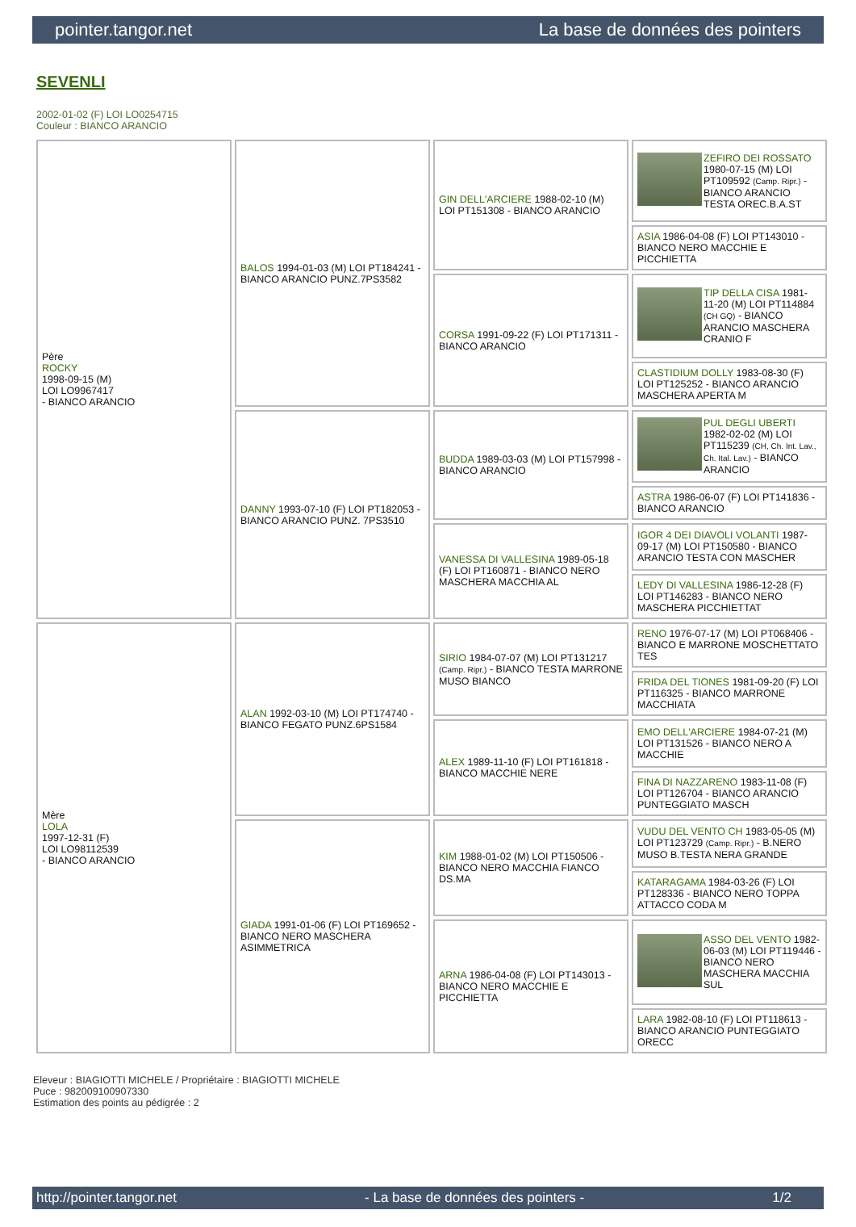pointer.tangor.net La base de données des pointers
SEVENLI
2002-01-02 (F) LOI LO0254715
Couleur : BIANCO ARANCIO
| Père ROCKY 1998-09-15 (M) LOI LO9967417 - BIANCO ARANCIO | BALOS 1994-01-03 (M) LOI PT184241 - BIANCO ARANCIO PUNZ.7PS3582 | GIN DELL'ARCIERE 1988-02-10 (M) LOI PT151308 - BIANCO ARANCIO | ZEFIRO DEI ROSSATO 1980-07-15 (M) LOI PT109592 (Camp. Ripr.) - BIANCO ARANCIO TESTA OREC.B.A.ST |
| | | | ASIA 1986-04-08 (F) LOI PT143010 - BIANCO NERO MACCHIE E PICCHIETTA |
| | | CORSA 1991-09-22 (F) LOI PT171311 - BIANCO ARANCIO | TIP DELLA CISA 1981-11-20 (M) LOI PT114884 (CH GQ) - BIANCO ARANCIO MASCHERA CRANIO F |
| | | | CLASTIDIUM DOLLY 1983-08-30 (F) LOI PT125252 - BIANCO ARANCIO MASCHERA APERTA M |
| | DANNY 1993-07-10 (F) LOI PT182053 - BIANCO ARANCIO PUNZ. 7PS3510 | BUDDA 1989-03-03 (M) LOI PT157998 - BIANCO ARANCIO | PUL DEGLI UBERTI 1982-02-02 (M) LOI PT115239 (CH, Ch. Int. Lav., Ch. Ital. Lav.) - BIANCO ARANCIO |
| | | | ASTRA 1986-06-07 (F) LOI PT141836 - BIANCO ARANCIO |
| | | VANESSA DI VALLESINA 1989-05-18 (F) LOI PT160871 - BIANCO NERO MASCHERA MACCHIA AL | IGOR 4 DEI DIAVOLI VOLANTI 1987-09-17 (M) LOI PT150580 - BIANCO ARANCIO TESTA CON MASCHER |
| | | | LEDY DI VALLESINA 1986-12-28 (F) LOI PT146283 - BIANCO NERO MASCHERA PICCHIETTAT |
| Mère LOLA 1997-12-31 (F) LOI LO98112539 - BIANCO ARANCIO | ALAN 1992-03-10 (M) LOI PT174740 - BIANCO FEGATO PUNZ.6PS1584 | SIRIO 1984-07-07 (M) LOI PT131217 (Camp. Ripr.) - BIANCO TESTA MARRONE MUSO BIANCO | RENO 1976-07-17 (M) LOI PT068406 - BIANCO E MARRONE MOSCHETTATO TES |
| | | | FRIDA DEL TIONES 1981-09-20 (F) LOI PT116325 - BIANCO MARRONE MACCHIATA |
| | | ALEX 1989-11-10 (F) LOI PT161818 - BIANCO MACCHIE NERE | EMO DELL'ARCIERE 1984-07-21 (M) LOI PT131526 - BIANCO NERO A MACCHIE |
| | | | FINA DI NAZZARENO 1983-11-08 (F) LOI PT126704 - BIANCO ARANCIO PUNTEGGIATO MASCH |
| | GIADA 1991-01-06 (F) LOI PT169652 - BIANCO NERO MASCHERA ASIMMETRICA | KIM 1988-01-02 (M) LOI PT150506 - BIANCO NERO MACCHIA FIANCO DS.MA | VUDU DEL VENTO CH 1983-05-05 (M) LOI PT123729 (Camp. Ripr.) - B.NERO MUSO B.TESTA NERA GRANDE |
| | | | KATARAGAMA 1984-03-26 (F) LOI PT128336 - BIANCO NERO TOPPA ATTACCO CODA M |
| | | ARNA 1986-04-08 (F) LOI PT143013 - BIANCO NERO MACCHIE E PICCHIETTA | ASSO DEL VENTO 1982-06-03 (M) LOI PT119446 - BIANCO NERO MASCHERA MACCHIA SUL |
| | | | LARA 1982-08-10 (F) LOI PT118613 - BIANCO ARANCIO PUNTEGGIATO ORECC |
Eleveur : BIAGIOTTI MICHELE / Propriétaire : BIAGIOTTI MICHELE
Puce : 982009100907330
Estimation des points au pédigrée : 2
http://pointer.tangor.net - La base de données des pointers - 1/2